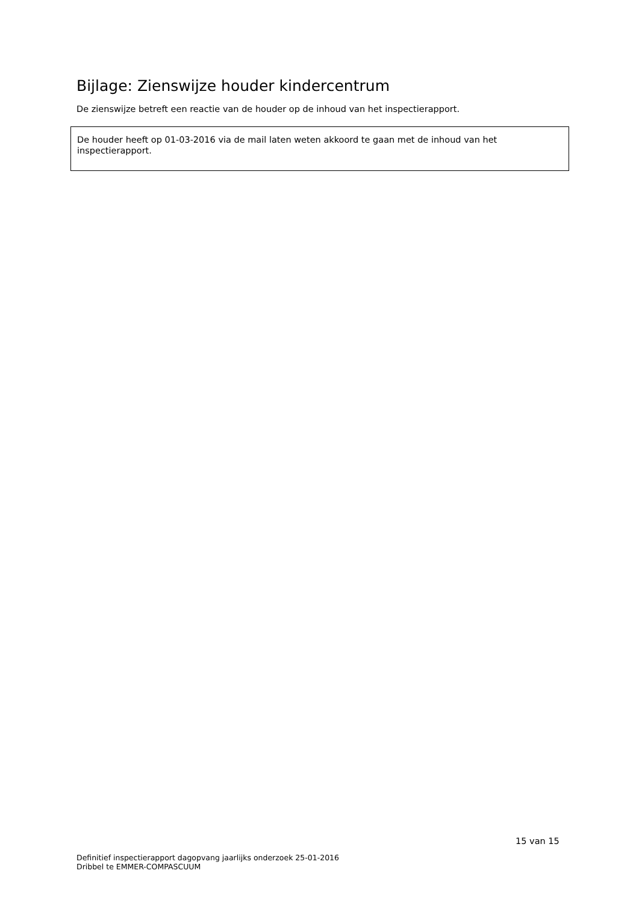Bijlage: Zienswijze houder kindercentrum
De zienswijze betreft een reactie van de houder op de inhoud van het inspectierapport.
De houder heeft op 01-03-2016 via de mail laten weten akkoord te gaan met de inhoud van het inspectierapport.
15 van 15
Definitief inspectierapport dagopvang jaarlijks onderzoek 25-01-2016
Dribbel te EMMER-COMPASCUUM